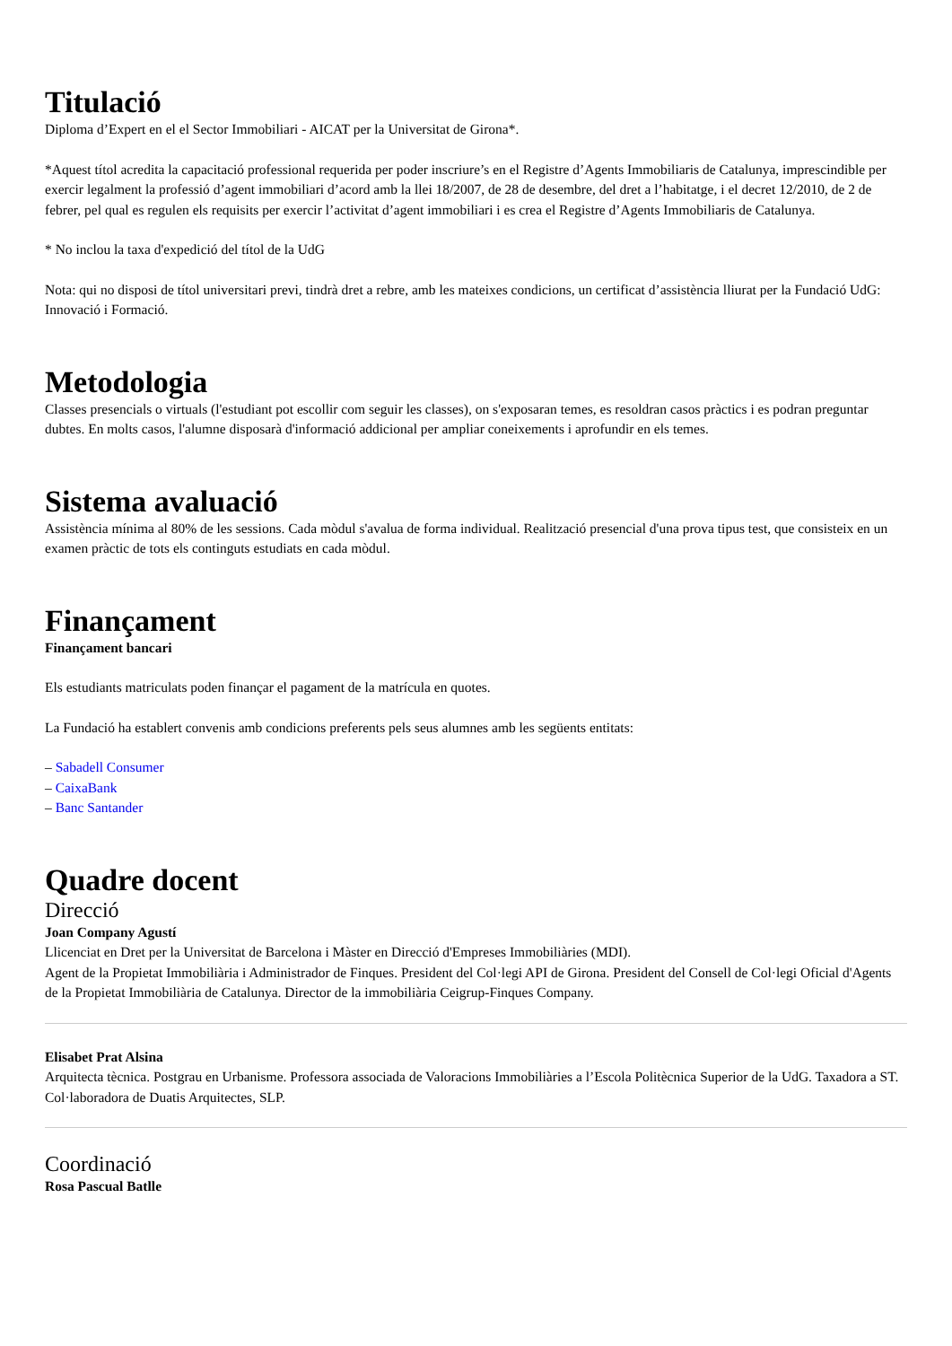Titulació
Diploma d’Expert en el el Sector Immobiliari - AICAT per la Universitat de Girona*.
*Aquest títol acredita la capacitació professional requerida per poder inscriure’s en el Registre d’Agents Immobiliaris de Catalunya, imprescindible per exercir legalment la professió d’agent immobiliari d’acord amb la llei 18/2007, de 28 de desembre, del dret a l’habitatge, i el decret 12/2010, de 2 de febrer, pel qual es regulen els requisits per exercir l’activitat d’agent immobiliari i es crea el Registre d’Agents Immobiliaris de Catalunya.
* No inclou la taxa d'expedició del títol de la UdG
Nota: qui no disposi de títol universitari previ, tindrà dret a rebre, amb les mateixes condicions, un certificat d’assistència lliurat per la Fundació UdG: Innovació i Formació.
Metodologia
Classes presencials o virtuals (l'estudiant pot escollir com seguir les classes), on s'exposaran temes, es resoldran casos pràctics i es podran preguntar dubtes. En molts casos, l'alumne disposarà d'informació addicional per ampliar coneixements i aprofundir en els temes.
Sistema avaluació
Assistència mínima al 80% de les sessions. Cada mòdul s'avalua de forma individual. Realització presencial d'una prova tipus test, que consisteix en un examen pràctic de tots els continguts estudiats en cada mòdul.
Finançament
Finançament bancari
Els estudiants matriculats poden finançar el pagament de la matrícula en quotes.
La Fundació ha establert convenis amb condicions preferents pels seus alumnes amb les següents entitats:
– Sabadell Consumer
– CaixaBank
– Banc Santander
Quadre docent
Direcció
Joan Company Agustí
Llicenciat en Dret per la Universitat de Barcelona i Màster en Direcció d'Empreses Immobiliàries (MDI).
Agent de la Propietat Immobiliària i Administrador de Finques. President del Col·legi API de Girona. President del Consell de Col·legi Oficial d'Agents de la Propietat Immobiliària de Catalunya. Director de la immobiliària Ceigrup-Finques Company.
Elisabet Prat Alsina
Arquitecta tècnica. Postgrau en Urbanisme. Professora associada de Valoracions Immobiliàries a l’Escola Politècnica Superior de la UdG. Taxadora a ST. Col·laboradora de Duatis Arquitectes, SLP.
Coordinació
Rosa Pascual Batlle